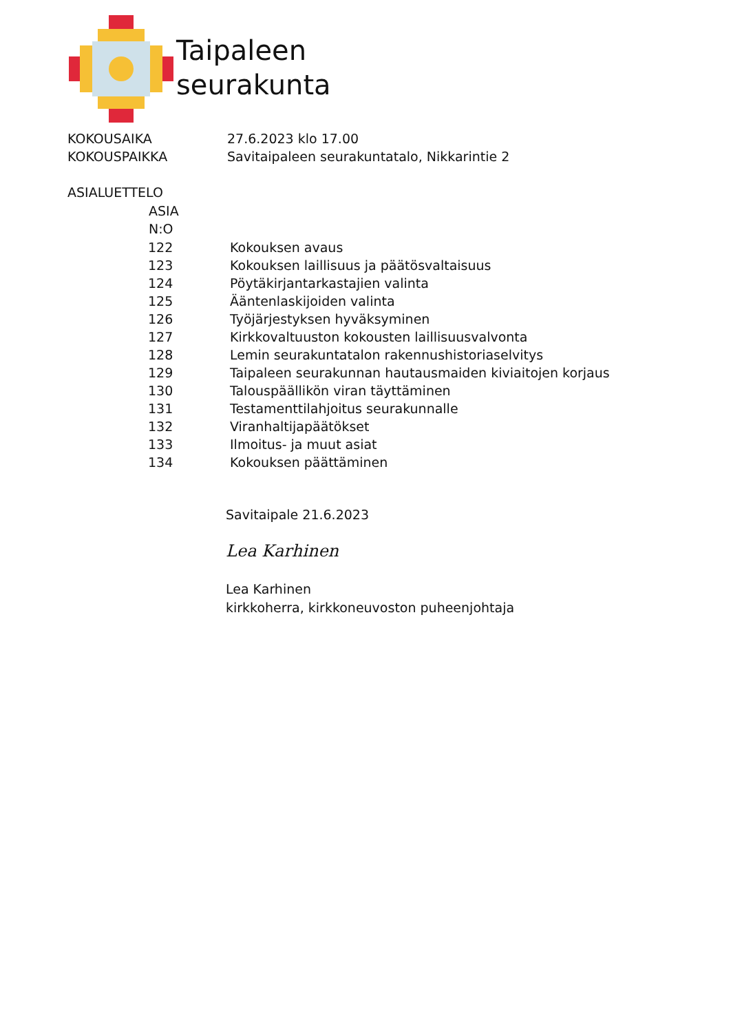Taipaleen
seurakunta
| KOKOUSAIKA | 27.6.2023 klo 17.00 |
| KOKOUSPAIKKA | Savitaipaleen seurakuntatalo, Nikkarintie 2 |
ASIALUETTELO
| | ASIA N:O | |
| --- | --- | --- |
| | 122 | Kokouksen avaus |
| | 123 | Kokouksen laillisuus ja päätösvaltaisuus |
| | 124 | Pöytäkirjantarkastajien valinta |
| | 125 | Ääntenlaskijoiden valinta |
| | 126 | Työjärjestyksen hyväksyminen |
| | 127 | Kirkkovaltuuston kokousten laillisuusvalvonta |
| | 128 | Lemin seurakuntatalon rakennushistoriaselvitys |
| | 129 | Taipaleen seurakunnan hautausmaiden kiviaitojen korjaus |
| | 130 | Talouspäällikön viran täyttäminen |
| | 131 | Testamenttilahjoitus seurakunnalle |
| | 132 | Viranhaltijapäätökset |
| | 133 | Ilmoitus- ja muut asiat |
| | 134 | Kokouksen päättäminen |
Savitaipale 21.6.2023
Lea Karhinen
Lea Karhinen
kirkkoherra, kirkkoneuvoston puheenjohtaja